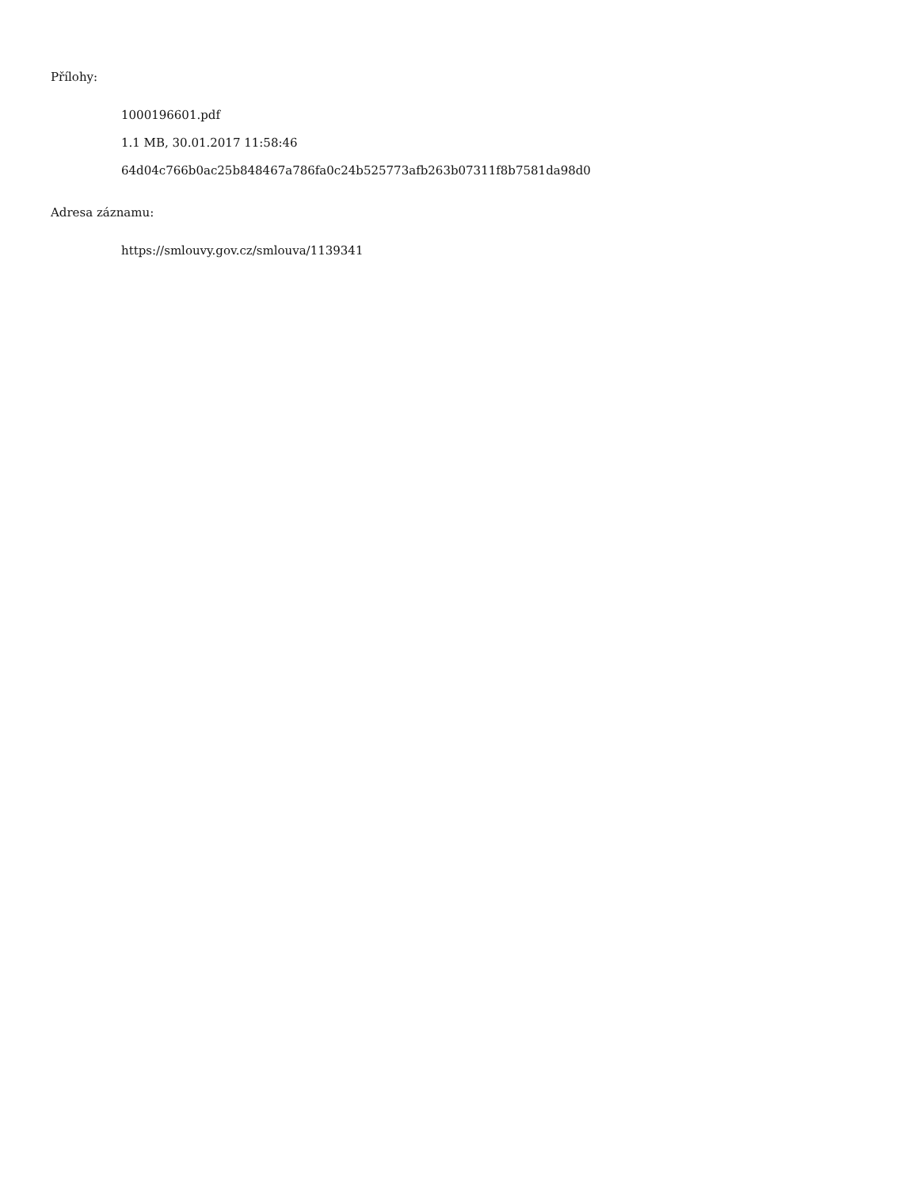Přílohy:
1000196601.pdf
1.1 MB, 30.01.2017 11:58:46
64d04c766b0ac25b848467a786fa0c24b525773afb263b07311f8b7581da98d0
Adresa záznamu:
https://smlouvy.gov.cz/smlouva/1139341